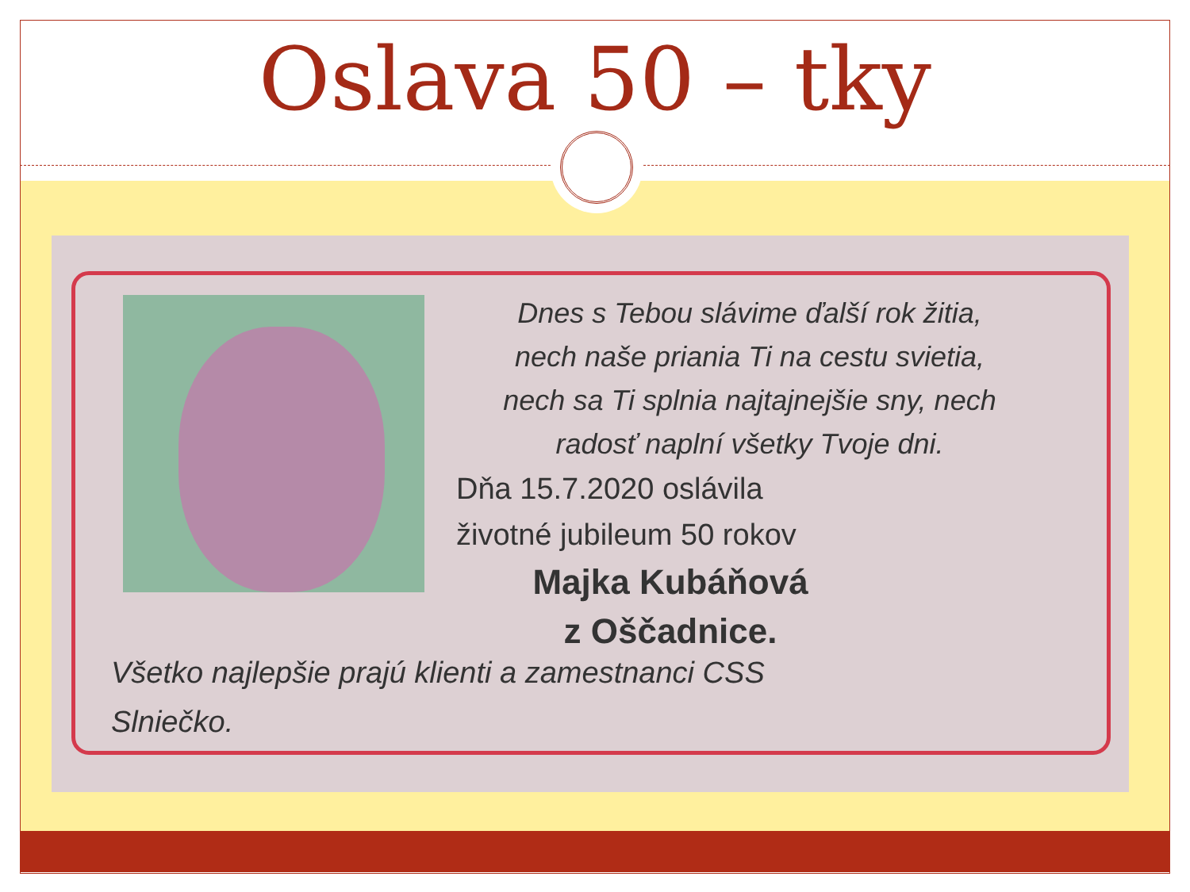Oslava 50 – tky
Dnes s Tebou slávime ďalší rok žitia,
nech naše priania Ti na cestu svietia,
nech sa Ti splnia najtajnejšie sny, nech
radosť naplní všetky Tvoje dni.
Dňa 15.7.2020 oslávila
životné jubileum 50 rokov
Majka Kubáňová
z Oščadnice.
Všetko najlepšie prajú klienti a zamestnanci CSS
Slniečko.